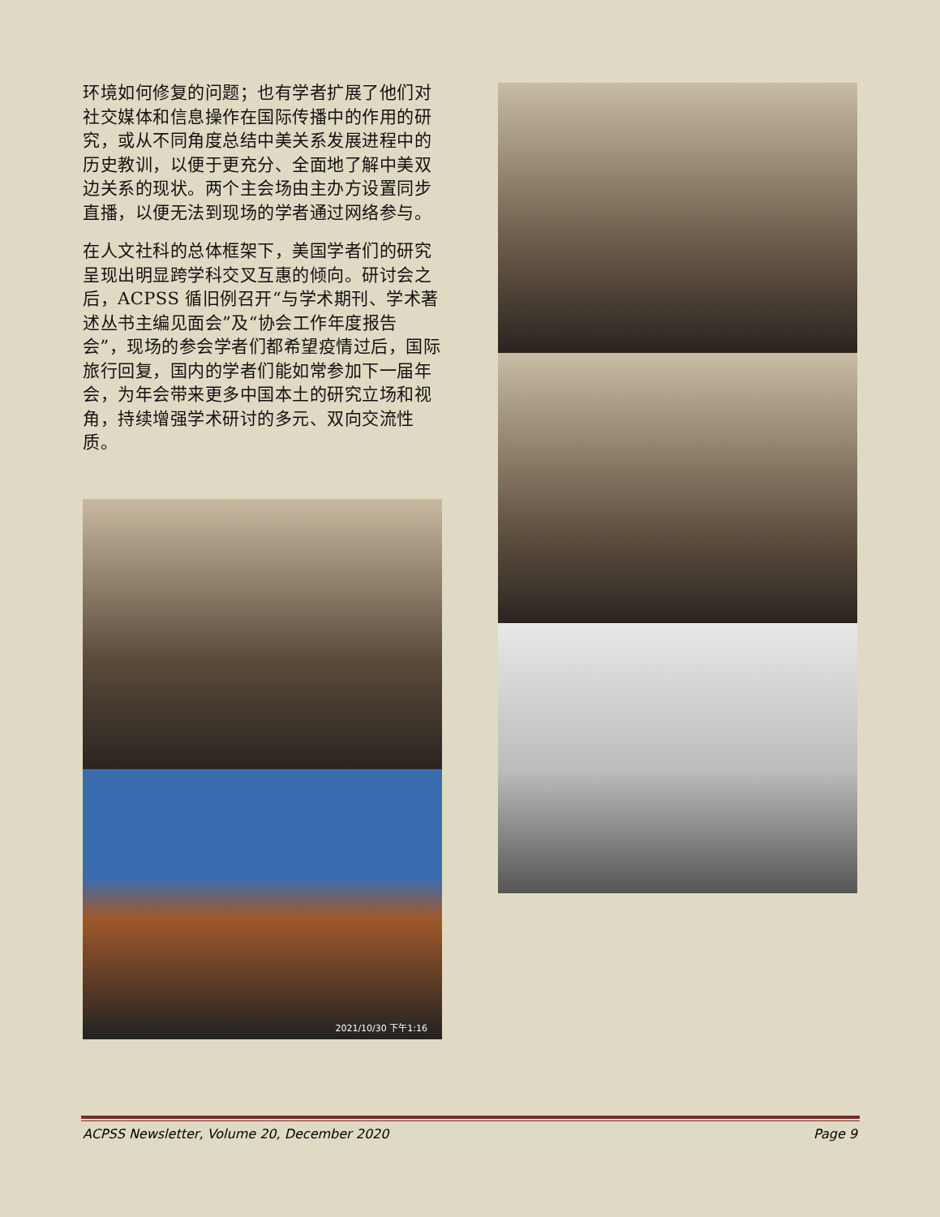环境如何修复的问题；也有学者扩展了他们对社交媒体和信息操作在国际传播中的作用的研究，或从不同角度总结中美关系发展进程中的历史教训，以便于更充分、全面地了解中美双边关系的现状。两个主会场由主办方设置同步直播，以便无法到现场的学者通过网络参与。
在人文社科的总体框架下，美国学者们的研究呈现出明显跨学科交叉互惠的倾向。研讨会之后，ACPSS 循旧例召开“与学术期刊、学术著述丛书主编见面会”及“协会工作年度报告会”，现场的参会学者们都希望疫情过后，国际旅行回复，国内的学者们能如常参加下一届年会，为年会带来更多中国本土的研究立场和视角，持续增强学术研讨的多元、双向交流性质。
2021/10/30 下午1:16
ACPSS Newsletter, Volume 20, December 2020 Page 9